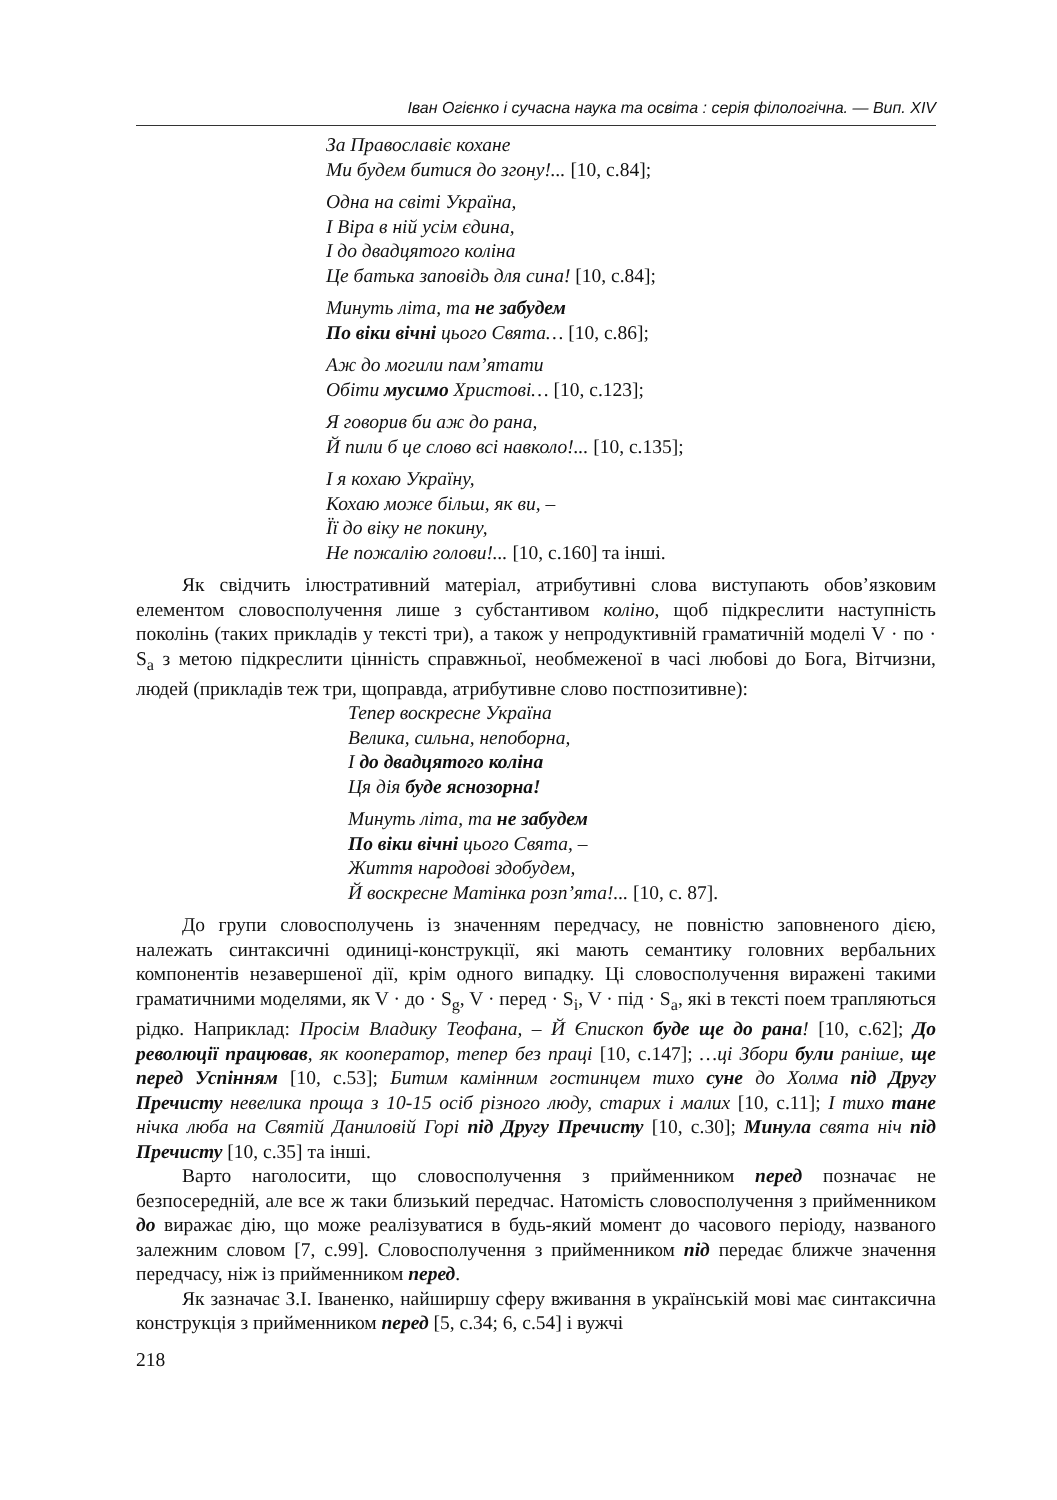Іван Огієнко і сучасна наука та освіта : серія філологічна. — Вип. XIV
За Православіє кохане
Ми будем битися до згону!... [10, с.84];
Одна на світі Україна,
І Віра в ній усім єдина,
І до двадцятого коліна
Це батька заповідь для сина! [10, с.84];
Минуть літа, та не забудем
По віки вічні цього Свята… [10, с.86];
Аж до могили пам’ятати
Обіти мусимо Христові… [10, с.123];
Я говорив би аж до рана,
Й пили б це слово всі навколо!... [10, с.135];
І я кохаю Україну,
Кохаю може більш, як ви, –
Її до віку не покину,
Не пожалію голови!... [10, с.160] та інші.
Як свідчить ілюстративний матеріал, атрибутивні слова виступають обов’язковим елементом словосполучення лише з субстантивом коліно, щоб підкреслити наступність поколінь (таких прикладів у тексті три), а також у непродуктивній граматичній моделі V · по · S<sub>a</sub> з метою підкреслити цінність справжньої, необмеженої в часі любові до Бога, Вітчизни, людей (прикладів теж три, щоправда, атрибутивне слово постпозитивне):
Тепер воскресне Україна
Велика, сильна, непоборна,
І до двадцятого коліна
Ця дія буде яснозорна!
Минуть літа, та не забудем
По віки вічні цього Свята, –
Життя народові здобудем,
Й воскресне Матінка розп’ята!... [10, с. 87].
До групи словосполучень із значенням передчасу, не повністю заповненого дією, належать синтаксичні одиниці-конструкції, які мають семантику головних вербальних компонентів незавершеної дії, крім одного випадку. Ці словосполучення виражені такими граматичними моделями, як V · до · S<sub>g</sub>, V · перед · S<sub>i</sub>, V · під · S<sub>a</sub>, які в тексті поем трапляються рідко. Наприклад: Просім Владику Теофана, – Й Єпископ буде ще до рана! [10, с.62]; До революції працював, як кооператор, тепер без праці [10, с.147]; …ці Збори були раніше, ще перед Успінням [10, с.53]; Битим камінним гостинцем тихо суне до Холма під Другу Пречисту невелика проща з 10-15 осіб різного люду, старих і малих [10, с.11]; І тихо тане нічка люба на Святій Даниловій Горі під Другу Пречисту [10, с.30]; Минула свята ніч під Пречисту [10, с.35] та інші.
Варто наголосити, що словосполучення з прийменником перед позначає не безпосередній, але все ж таки близький передчас. Натомість словосполучення з прийменником до виражає дію, що може реалізуватися в будь-який момент до часового періоду, названого залежним словом [7, с.99]. Словосполучення з прийменником під передає ближче значення передчасу, ніж із прийменником перед.
Як зазначає З.І. Іваненко, найширшу сферу вживання в українській мові має синтаксична конструкція з прийменником перед [5, с.34; 6, с.54] і вужчі
218